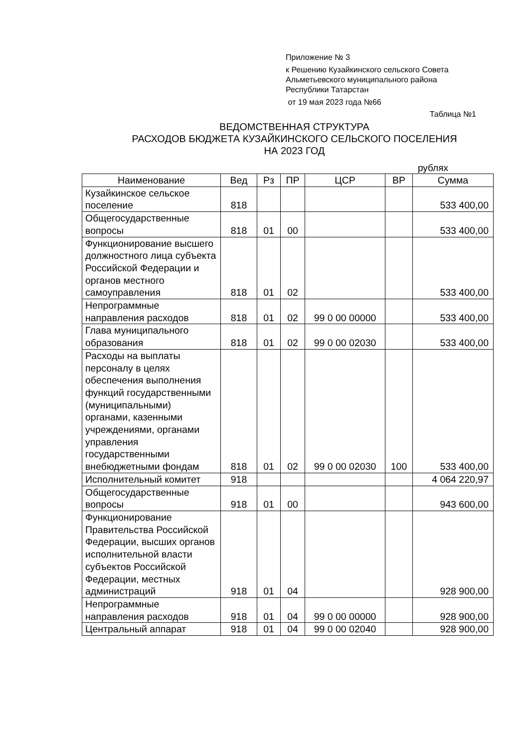Приложение № 3
к Решению Кузайкинского сельского Совета
Альметьевского муниципального района
Республики Татарстан
от 19 мая 2023 года №66
Таблица №1
ВЕДОМСТВЕННАЯ СТРУКТУРА
РАСХОДОВ БЮДЖЕТА КУЗАЙКИНСКОГО СЕЛЬСКОГО ПОСЕЛЕНИЯ
НА 2023 ГОД
рублях
| Наименование | Вед | Рз | ПР | ЦСР | ВР | Сумма |
| --- | --- | --- | --- | --- | --- | --- |
| Кузайкинское сельское поселение | 818 | | | | | 533 400,00 |
| Общегосударственные вопросы | 818 | 01 | 00 | | | 533 400,00 |
| Функционирование высшего должностного лица субъекта Российской Федерации и органов местного самоуправления | 818 | 01 | 02 | | | 533 400,00 |
| Непрограммные направления расходов | 818 | 01 | 02 | 99 0 00 00000 | | 533 400,00 |
| Глава муниципального образования | 818 | 01 | 02 | 99 0 00 02030 | | 533 400,00 |
| Расходы на выплаты персоналу в целях обеспечения выполнения функций государственными (муниципальными) органами, казенными учреждениями, органами управления государственными внебюджетными фондам | 818 | 01 | 02 | 99 0 00 02030 | 100 | 533 400,00 |
| Исполнительный комитет | 918 | | | | | 4 064 220,97 |
| Общегосударственные вопросы | 918 | 01 | 00 | | | 943 600,00 |
| Функционирование Правительства Российской Федерации, высших органов исполнительной власти субъектов Российской Федерации, местных администраций | 918 | 01 | 04 | | | 928 900,00 |
| Непрограммные направления расходов | 918 | 01 | 04 | 99 0 00 00000 | | 928 900,00 |
| Центральный аппарат | 918 | 01 | 04 | 99 0 00 02040 | | 928 900,00 |